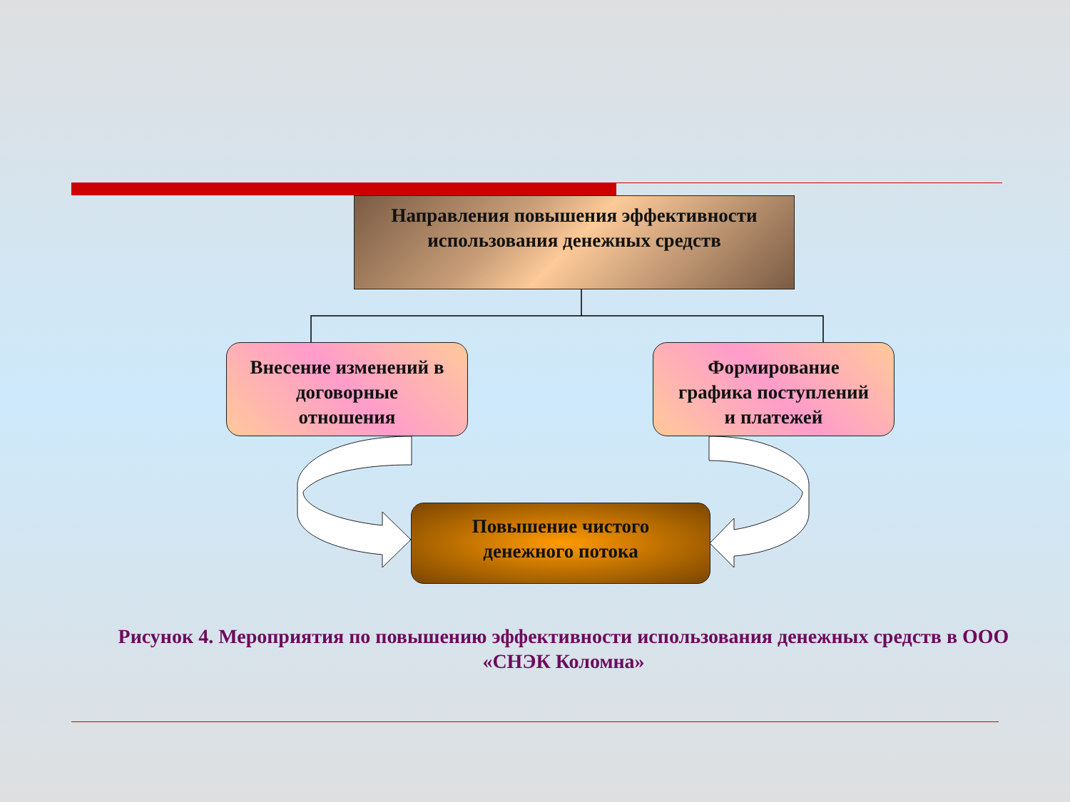Направления повышения эффективности
использования денежных средств
Внесение изменений в
договорные
отношения
Формирование
графика поступлений
и платежей
Повышение чистого
денежного потока
Рисунок 4. Мероприятия по повышению эффективности использования денежных средств в ООО «СНЭК Коломна»